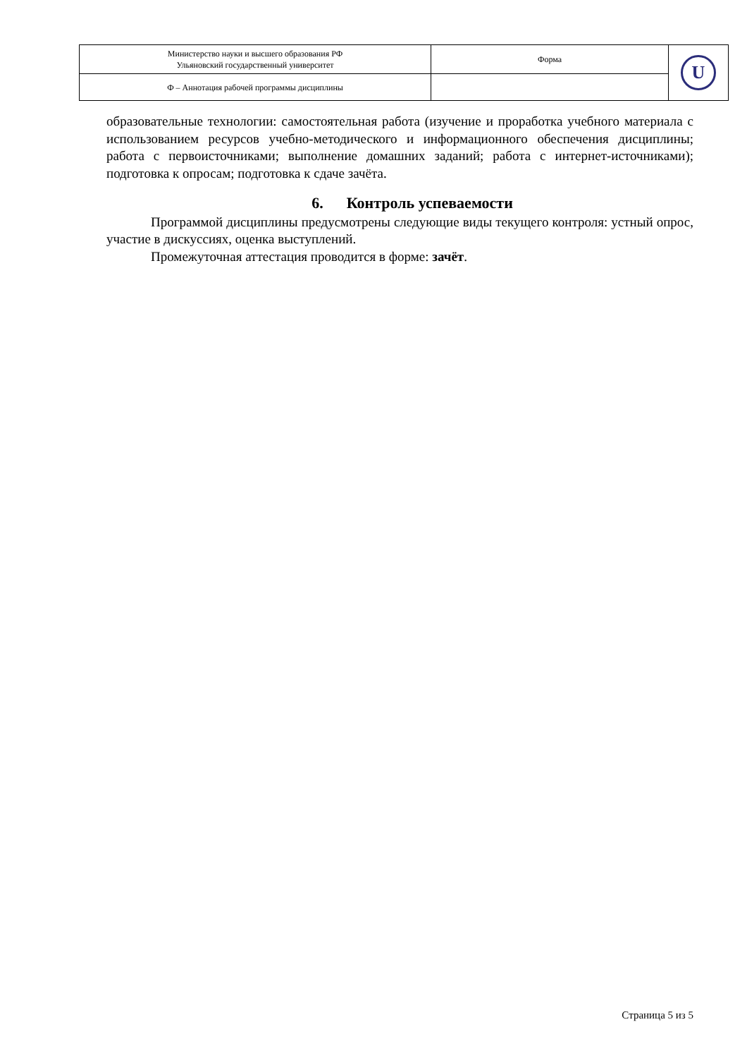| Министерство науки и высшего образования РФ Ульяновский государственный университет | Форма | U |
| Ф – Аннотация рабочей программы дисциплины | | |
образовательные технологии: самостоятельная работа (изучение и проработка учебного материала с использованием ресурсов учебно-методического и информационного обеспечения дисциплины; работа с первоисточниками; выполнение домашних заданий; работа с интернет-источниками); подготовка к опросам; подготовка к сдаче зачёта.
6. Контроль успеваемости
Программой дисциплины предусмотрены следующие виды текущего контроля: устный опрос, участие в дискуссиях, оценка выступлений.
Промежуточная аттестация проводится в форме: зачёт.
Страница 5 из 5